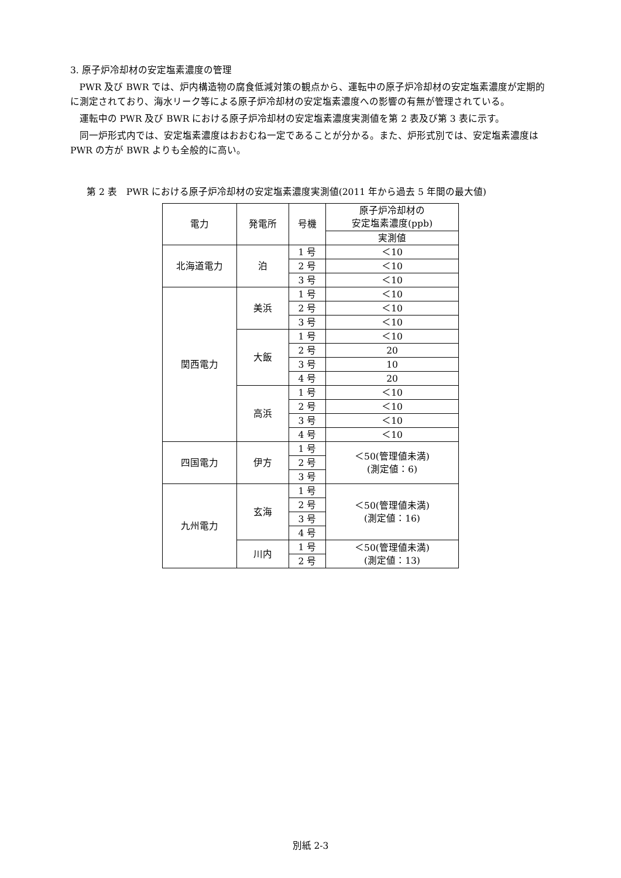3. 原子炉冷却材の安定塩素濃度の管理
PWR 及び BWR では、炉内構造物の腐食低減対策の観点から、運転中の原子炉冷却材の安定塩素濃度が定期的に測定されており、海水リーク等による原子炉冷却材の安定塩素濃度への影響の有無が管理されている。
運転中の PWR 及び BWR における原子炉冷却材の安定塩素濃度実測値を第 2 表及び第 3 表に示す。
同一炉形式内では、安定塩素濃度はおおむね一定であることが分かる。また、炉形式別では、安定塩素濃度は PWR の方が BWR よりも全般的に高い。
第 2 表　PWR における原子炉冷却材の安定塩素濃度実測値(2011 年から過去 5 年間の最大値)
| 電力 | 発電所 | 号機 | 原子炉冷却材の 安定塩素濃度(ppb) |
| | | | 実測値 |
| 北海道電力 | 泊 | 1 号 | ＜10 |
| | | 2 号 | ＜10 |
| | | 3 号 | ＜10 |
| 関西電力 | 美浜 | 1 号 | ＜10 |
| | | 2 号 | ＜10 |
| | | 3 号 | ＜10 |
| | 大飯 | 1 号 | ＜10 |
| | | 2 号 | 20 |
| | | 3 号 | 10 |
| | | 4 号 | 20 |
| | 高浜 | 1 号 | ＜10 |
| | | 2 号 | ＜10 |
| | | 3 号 | ＜10 |
| | | 4 号 | ＜10 |
| 四国電力 | 伊方 | 1 号 | ＜50(管理値未満) (測定値：6) |
| | | 2 号 | |
| | | 3 号 | |
| 九州電力 | 玄海 | 1 号 | ＜50(管理値未満) (測定値：16) |
| | | 2 号 | |
| | | 3 号 | |
| | | 4 号 | |
| | 川内 | 1 号 | ＜50(管理値未満) (測定値：13) |
| | | 2 号 | |
別紙 2-3